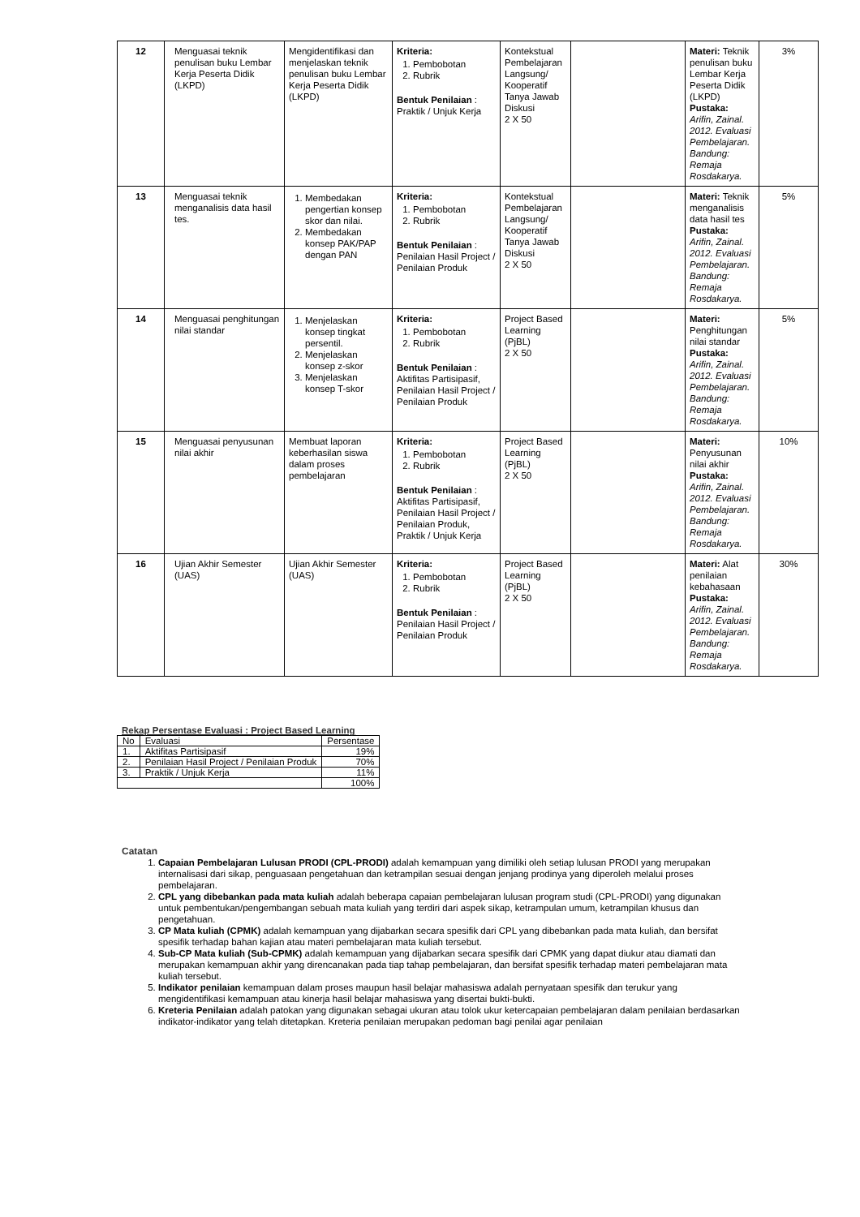| 12 | Menguasai teknik penulisan buku Lembar Kerja Peserta Didik (LKPD) | Mengidentifikasi dan menjelaskan teknik penulisan buku Lembar Kerja Peserta Didik (LKPD) | Kriteria: 1. Pembobotan 2. Rubrik Bentuk Penilaian : Praktik / Unjuk Kerja | Kontekstual Pembelajaran Langsung/ Kooperatif Tanya Jawab Diskusi 2 X 50 | | Materi: Teknik penulisan buku Lembar Kerja Peserta Didik (LKPD) Pustaka: Arifin, Zainal. 2012. Evaluasi Pembelajaran. Bandung: Remaja Rosdakarya. | 3% |
| 13 | Menguasai teknik menganalisis data hasil tes. | 1. Membedakan pengertian konsep skor dan nilai. 2. Membedakan konsep PAK/PAP dengan PAN | Kriteria: 1. Pembobotan 2. Rubrik Bentuk Penilaian : Penilaian Hasil Project / Penilaian Produk | Kontekstual Pembelajaran Langsung/ Kooperatif Tanya Jawab Diskusi 2 X 50 | | Materi: Teknik menganalisis data hasil tes Pustaka: Arifin, Zainal. 2012. Evaluasi Pembelajaran. Bandung: Remaja Rosdakarya. | 5% |
| 14 | Menguasai penghitungan nilai standar | 1. Menjelaskan konsep tingkat persentil. 2. Menjelaskan konsep z-skor 3. Menjelaskan konsep T-skor | Kriteria: 1. Pembobotan 2. Rubrik Bentuk Penilaian : Aktifitas Partisipasif, Penilaian Hasil Project / Penilaian Produk | Project Based Learning (PjBL) 2 X 50 | | Materi: Penghitungan nilai standar Pustaka: Arifin, Zainal. 2012. Evaluasi Pembelajaran. Bandung: Remaja Rosdakarya. | 5% |
| 15 | Menguasai penyusunan nilai akhir | Membuat laporan keberhasilan siswa dalam proses pembelajaran | Kriteria: 1. Pembobotan 2. Rubrik Bentuk Penilaian : Aktifitas Partisipasif, Penilaian Hasil Project / Penilaian Produk, Praktik / Unjuk Kerja | Project Based Learning (PjBL) 2 X 50 | | Materi: Penyusunan nilai akhir Pustaka: Arifin, Zainal. 2012. Evaluasi Pembelajaran. Bandung: Remaja Rosdakarya. | 10% |
| 16 | Ujian Akhir Semester (UAS) | Ujian Akhir Semester (UAS) | Kriteria: 1. Pembobotan 2. Rubrik Bentuk Penilaian : Penilaian Hasil Project / Penilaian Produk | Project Based Learning (PjBL) 2 X 50 | | Materi: Alat penilaian kebahasaan Pustaka: Arifin, Zainal. 2012. Evaluasi Pembelajaran. Bandung: Remaja Rosdakarya. | 30% |
Rekap Persentase Evaluasi : Project Based Learning
| No | Evaluasi | Persentase |
| 1. | Aktifitas Partisipasif | 19% |
| 2. | Penilaian Hasil Project / Penilaian Produk | 70% |
| 3. | Praktik / Unjuk Kerja | 11% |
| | | 100% |
Catatan
1. Capaian Pembelajaran Lulusan PRODI (CPL-PRODI) adalah kemampuan yang dimiliki oleh setiap lulusan PRODI yang merupakan internalisasi dari sikap, penguasaan pengetahuan dan ketrampilan sesuai dengan jenjang prodinya yang diperoleh melalui proses pembelajaran.
2. CPL yang dibebankan pada mata kuliah adalah beberapa capaian pembelajaran lulusan program studi (CPL-PRODI) yang digunakan untuk pembentukan/pengembangan sebuah mata kuliah yang terdiri dari aspek sikap, ketrampulan umum, ketrampilan khusus dan pengetahuan.
3. CP Mata kuliah (CPMK) adalah kemampuan yang dijabarkan secara spesifik dari CPL yang dibebankan pada mata kuliah, dan bersifat spesifik terhadap bahan kajian atau materi pembelajaran mata kuliah tersebut.
4. Sub-CP Mata kuliah (Sub-CPMK) adalah kemampuan yang dijabarkan secara spesifik dari CPMK yang dapat diukur atau diamati dan merupakan kemampuan akhir yang direncanakan pada tiap tahap pembelajaran, dan bersifat spesifik terhadap materi pembelajaran mata kuliah tersebut.
5. Indikator penilaian kemampuan dalam proses maupun hasil belajar mahasiswa adalah pernyataan spesifik dan terukur yang mengidentifikasi kemampuan atau kinerja hasil belajar mahasiswa yang disertai bukti-bukti.
6. Kreteria Penilaian adalah patokan yang digunakan sebagai ukuran atau tolok ukur ketercapaian pembelajaran dalam penilaian berdasarkan indikator-indikator yang telah ditetapkan. Kreteria penilaian merupakan pedoman bagi penilai agar penilaian